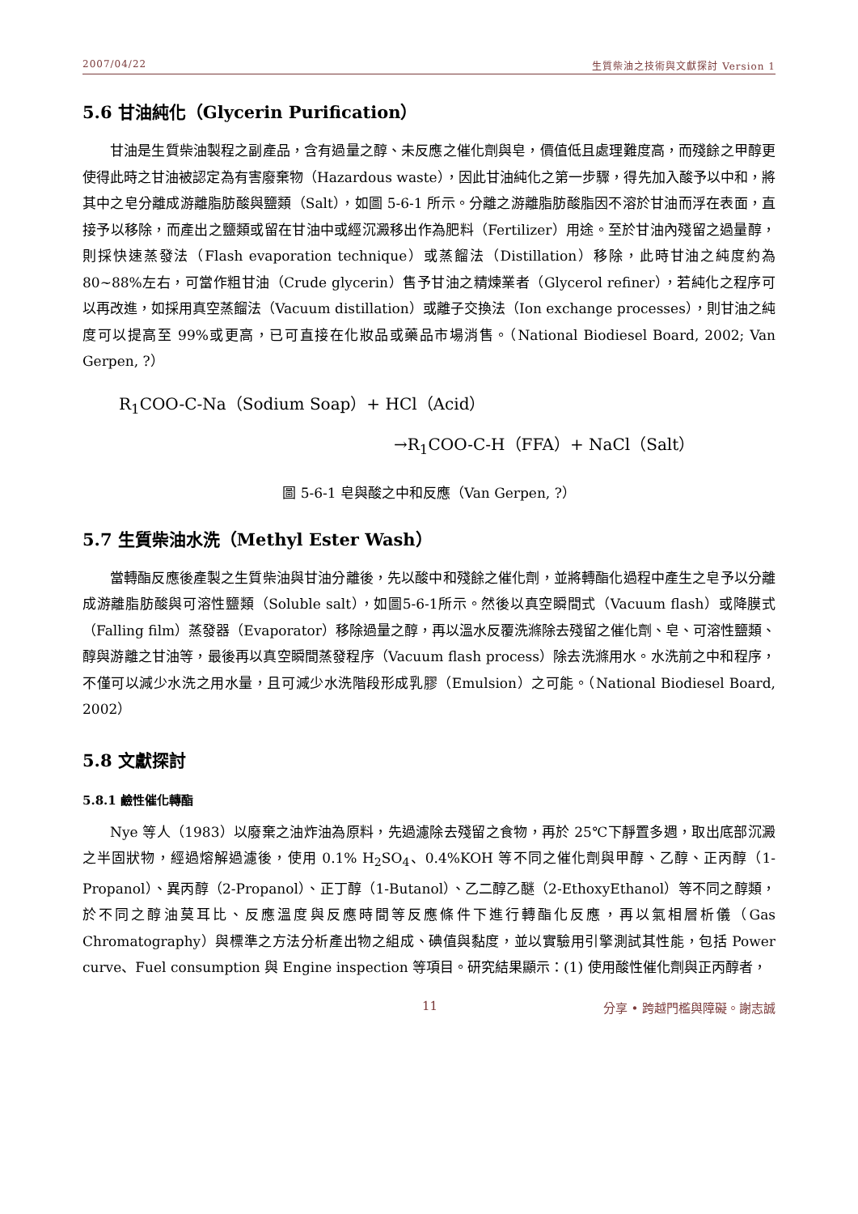2007/04/22 生質柴油之技術與文獻探討 Version 1
5.6 甘油純化（Glycerin Purification）
甘油是生質柴油製程之副產品，含有過量之醇、未反應之催化劑與皂，價值低且處理難度高，而殘餘之甲醇更使得此時之甘油被認定為有害廢棄物（Hazardous waste），因此甘油純化之第一步驟，得先加入酸予以中和，將其中之皂分離成游離脂肪酸與鹽類（Salt），如圖 5-6-1 所示。分離之游離脂肪酸脂因不溶於甘油而浮在表面，直接予以移除，而產出之鹽類或留在甘油中或經沉澱移出作為肥料（Fertilizer）用途。至於甘油內殘留之過量醇，則採快速蒸發法（Flash evaporation technique）或蒸餾法（Distillation）移除，此時甘油之純度約為 80~88%左右，可當作粗甘油（Crude glycerin）售予甘油之精煉業者（Glycerol refiner），若純化之程序可以再改進，如採用真空蒸餾法（Vacuum distillation）或離子交換法（Ion exchange processes），則甘油之純度可以提高至 99%或更高，已可直接在化妝品或藥品市場消售。（National Biodiesel Board, 2002; Van Gerpen, ?）
R<sub>1</sub>COO-C-Na（Sodium Soap）+ HCl（Acid）
→R<sub>1</sub>COO-C-H（FFA）+ NaCl（Salt）
圖 5-6-1 皂與酸之中和反應（Van Gerpen, ?）
5.7 生質柴油水洗（Methyl Ester Wash）
當轉酯反應後產製之生質柴油與甘油分離後，先以酸中和殘餘之催化劑，並將轉酯化過程中產生之皂予以分離成游離脂肪酸與可溶性鹽類（Soluble salt），如圖5-6-1所示。然後以真空瞬間式（Vacuum flash）或降膜式（Falling film）蒸發器（Evaporator）移除過量之醇，再以溫水反覆洗滌除去殘留之催化劑、皂、可溶性鹽類、醇與游離之甘油等，最後再以真空瞬間蒸發程序（Vacuum flash process）除去洗滌用水。水洗前之中和程序，不僅可以減少水洗之用水量，且可減少水洗階段形成乳膠（Emulsion）之可能。（National Biodiesel Board, 2002）
5.8 文獻探討
5.8.1 鹼性催化轉酯
Nye 等人（1983）以廢棄之油炸油為原料，先過濾除去殘留之食物，再於 25℃下靜置多週，取出底部沉澱之半固狀物，經過熔解過濾後，使用 0.1% H<sub>2</sub>SO<sub>4</sub>、0.4%KOH 等不同之催化劑與甲醇、乙醇、正丙醇（1-Propanol）、異丙醇（2-Propanol）、正丁醇（1-Butanol）、乙二醇乙醚（2-EthoxyEthanol）等不同之醇類，於不同之醇油莫耳比、反應溫度與反應時間等反應條件下進行轉酯化反應，再以氣相層析儀（Gas Chromatography）與標準之方法分析產出物之組成、碘值與黏度，並以實驗用引擎測試其性能，包括 Power curve、Fuel consumption 與 Engine inspection 等項目。研究結果顯示：(1) 使用酸性催化劑與正丙醇者，
11 分享 • 跨越門檻與障礙。謝志誠